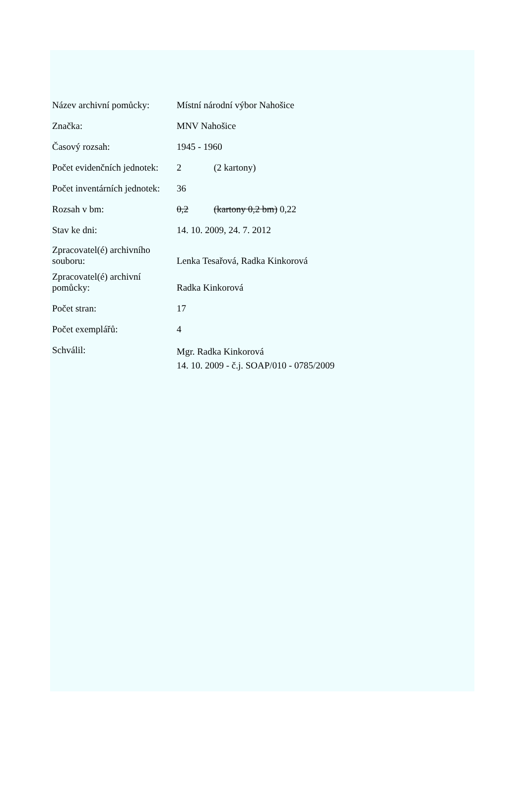| Název archivní pomůcky: | Místní národní výbor Nahošice |
| Značka: | MNV Nahošice |
| Časový rozsah: | 1945 - 1960 |
| Počet evidenčních jednotek: | 2 (2 kartony) |
| Počet inventárních jednotek: | 36 |
| Rozsah v bm: | 0,2 (kartony 0,2 bm) 0,22 |
| Stav ke dni: | 14. 10. 2009, 24. 7. 2012 |
| Zpracovatel(é) archivního souboru: | Lenka Tesařová, Radka Kinkorová |
| Zpracovatel(é) archivní pomůcky: | Radka Kinkorová |
| Počet stran: | 17 |
| Počet exemplářů: | 4 |
| Schválil: | Mgr. Radka Kinkorová 14. 10. 2009 - č.j. SOAP/010 - 0785/2009 |